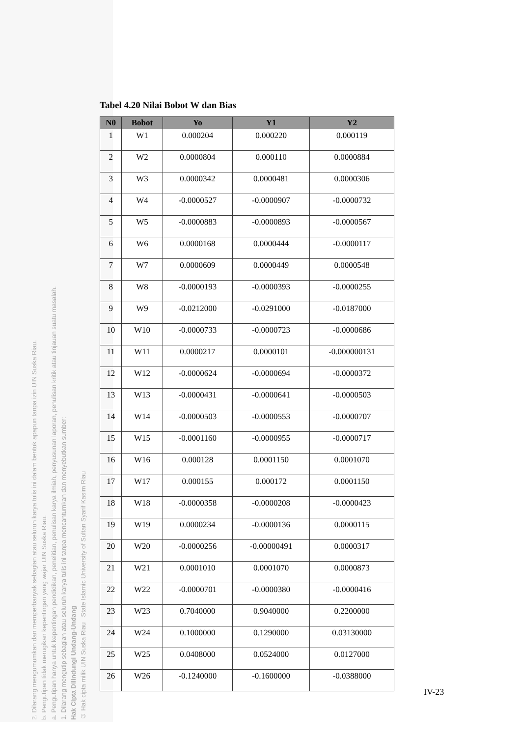2. Dilarang mengumumkan dan memperbanyak sebagian atau seluruh karya tulis ini dalam bentuk apapun tanpa izin UIN Suska Riau.
b. Pengutipan tidak merugikan kepentingan yang wajar UIN Suska Riau.
a. Pengutipan hanya untuk kepentingan pendidikan, penelitian, penulisan karya ilmiah, penyusunan laporan, penulisan kritik atau tinjauan suatu masalah.
1. Dilarang mengutip sebagian atau seluruh karya tulis ini tanpa mencantumkan dan menyebutkan sumber:
Hak Cipta Dilindungi Undang-Undang
© Hak cipta milik UIN Suska Riau State Islamic University of Sultan Syarif Kasim Riau
Tabel 4.20 Nilai Bobot W dan Bias
| N0 | Bobot | Yo | Y1 | Y2 |
| --- | --- | --- | --- | --- |
| 1 | W1 | 0.000204 | 0.000220 | 0.000119 |
| 2 | W2 | 0.0000804 | 0.000110 | 0.0000884 |
| 3 | W3 | 0.0000342 | 0.0000481 | 0.0000306 |
| 4 | W4 | -0.0000527 | -0.0000907 | -0.0000732 |
| 5 | W5 | -0.0000883 | -0.0000893 | -0.0000567 |
| 6 | W6 | 0.0000168 | 0.0000444 | -0.0000117 |
| 7 | W7 | 0.0000609 | 0.0000449 | 0.0000548 |
| 8 | W8 | -0.0000193 | -0.0000393 | -0.0000255 |
| 9 | W9 | -0.0212000 | -0.0291000 | -0.0187000 |
| 10 | W10 | -0.0000733 | -0.0000723 | -0.0000686 |
| 11 | W11 | 0.0000217 | 0.0000101 | -0.000000131 |
| 12 | W12 | -0.0000624 | -0.0000694 | -0.0000372 |
| 13 | W13 | -0.0000431 | -0.0000641 | -0.0000503 |
| 14 | W14 | -0.0000503 | -0.0000553 | -0.0000707 |
| 15 | W15 | -0.0001160 | -0.0000955 | -0.0000717 |
| 16 | W16 | 0.000128 | 0.0001150 | 0.0001070 |
| 17 | W17 | 0.000155 | 0.000172 | 0.0001150 |
| 18 | W18 | -0.0000358 | -0.0000208 | -0.0000423 |
| 19 | W19 | 0.0000234 | -0.0000136 | 0.0000115 |
| 20 | W20 | -0.0000256 | -0.00000491 | 0.0000317 |
| 21 | W21 | 0.0001010 | 0.0001070 | 0.0000873 |
| 22 | W22 | -0.0000701 | -0.0000380 | -0.0000416 |
| 23 | W23 | 0.7040000 | 0.9040000 | 0.2200000 |
| 24 | W24 | 0.1000000 | 0.1290000 | 0.03130000 |
| 25 | W25 | 0.0408000 | 0.0524000 | 0.0127000 |
| 26 | W26 | -0.1240000 | -0.1600000 | -0.0388000 |
IV-23